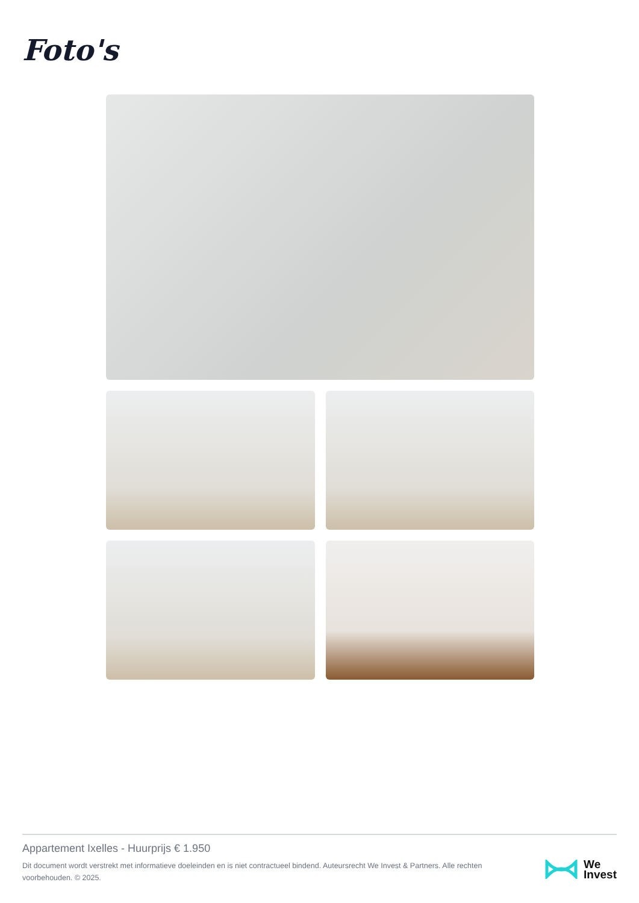Foto's
Appartement Ixelles - Huurprijs € 1.950
Dit document wordt verstrekt met informatieve doeleinden en is niet contractueel bindend. Auteursrecht We Invest & Partners. Alle rechten voorbehouden. © 2025.
We
Invest